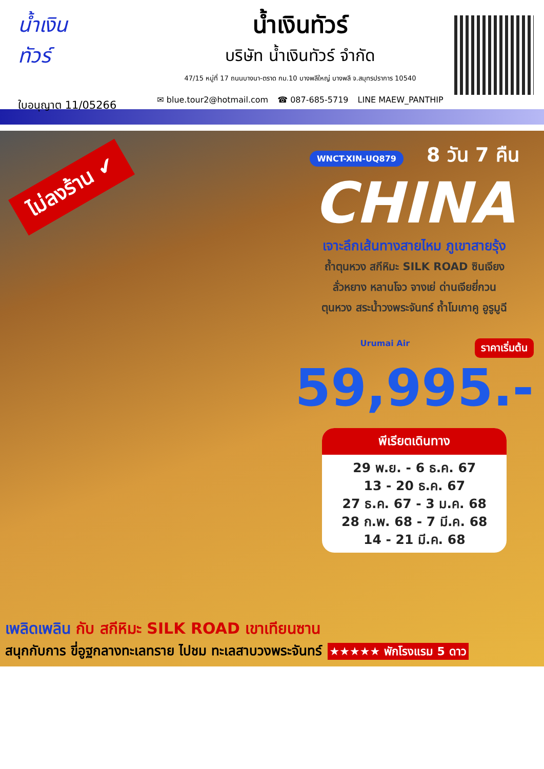น้ำเงิน
ทัวร์
ใบอนุญาต 11/05266
น้ำเงินทัวร์
บริษัท น้ำเงินทัวร์ จำกัด
47/15 หมู่ที่ 17 ถนนบางนา-ตราด กม.10 บางพลีใหญ่ บางพลี จ.สมุทรปราการ 10540
✉ blue.tour2@hotmail.com ☎ 087-685-5719 LINE MAEW_PANTHIP
ไม่ลงร้าน ✔
WNCT-XIN-UQ879 8 วัน 7 คืน
CHINA
เจาะลึกเส้นทางสายไหม ภูเขาสายรุ้ง
ถ้ำตุนหวง สกีหิมะ SILK ROAD ซินเจียง
ลั่วหยาง หลานโจว จางเย่ ด่านเจียยี่กวน
ตุนหวง สระน้ำวงพระจันทร์ ถ้ำโมเกาคู อูรูมูฉี
ราคาเริ่มต้น Urumai Air
59,995.-
พีเรียตเดินทาง
29 พ.ย. - 6 ธ.ค. 67
13 - 20 ธ.ค. 67
27 ธ.ค. 67 - 3 ม.ค. 68
28 ก.พ. 68 - 7 มี.ค. 68
14 - 21 มี.ค. 68
เพลิดเพลิน กับ สกีหิมะ SILK ROAD เขาเทียนซาน
สนุกกับการ ขี่อูฐกลางทะเลทราย ไปชม ทะเลสาบวงพระจันทร์ ★★★★★ พักโรงแรม 5 ดาว